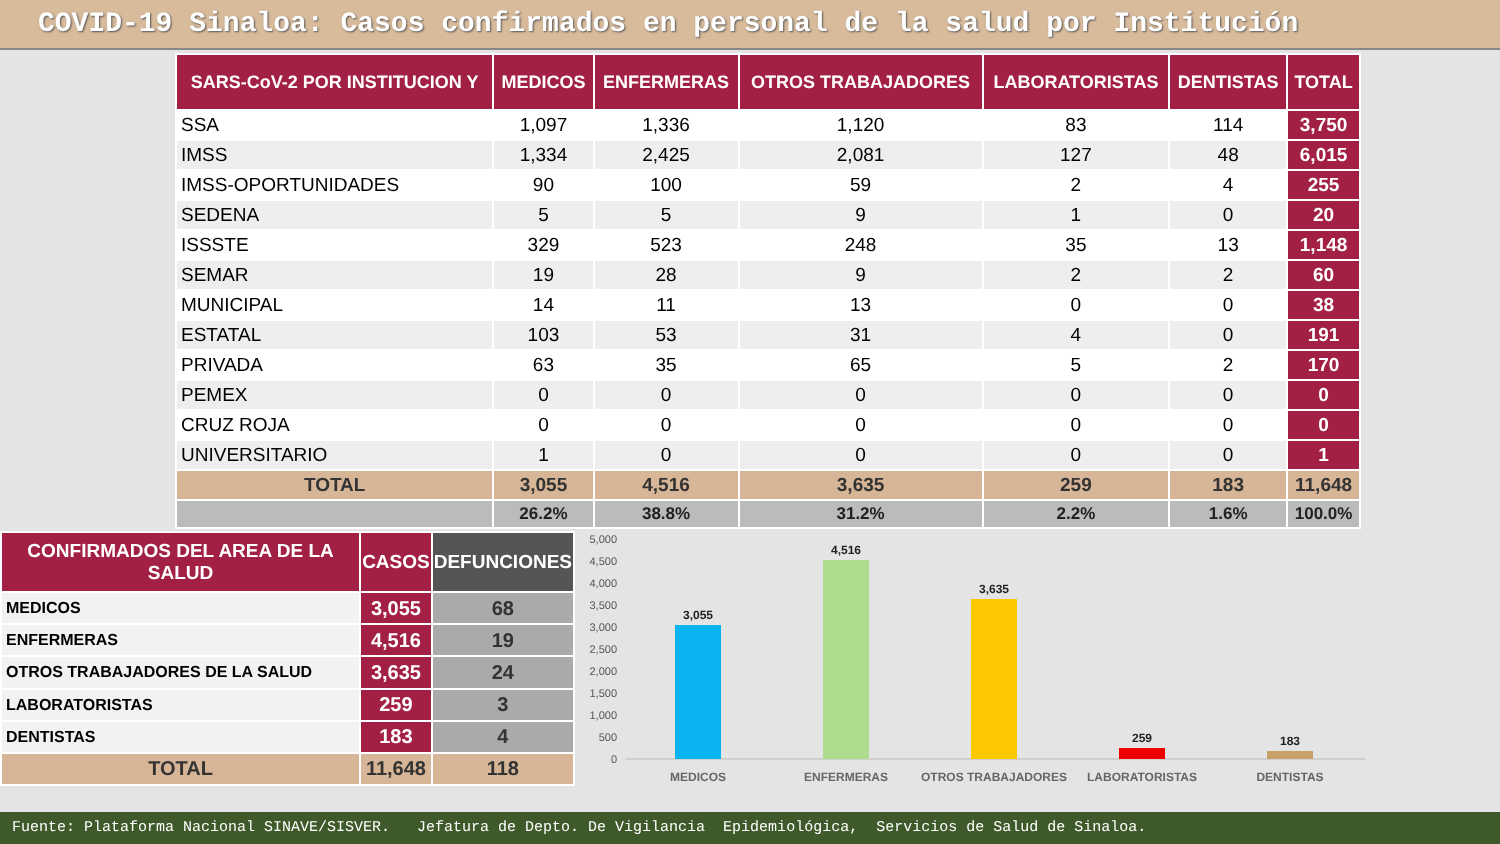COVID-19 Sinaloa: Casos confirmados en personal de la salud por Institución
| SARS-CoV-2 POR INSTITUCION Y | MEDICOS | ENFERMERAS | OTROS TRABAJADORES | LABORATORISTAS | DENTISTAS | TOTAL |
| --- | --- | --- | --- | --- | --- | --- |
| SSA | 1,097 | 1,336 | 1,120 | 83 | 114 | 3,750 |
| IMSS | 1,334 | 2,425 | 2,081 | 127 | 48 | 6,015 |
| IMSS-OPORTUNIDADES | 90 | 100 | 59 | 2 | 4 | 255 |
| SEDENA | 5 | 5 | 9 | 1 | 0 | 20 |
| ISSSTE | 329 | 523 | 248 | 35 | 13 | 1,148 |
| SEMAR | 19 | 28 | 9 | 2 | 2 | 60 |
| MUNICIPAL | 14 | 11 | 13 | 0 | 0 | 38 |
| ESTATAL | 103 | 53 | 31 | 4 | 0 | 191 |
| PRIVADA | 63 | 35 | 65 | 5 | 2 | 170 |
| PEMEX | 0 | 0 | 0 | 0 | 0 | 0 |
| CRUZ ROJA | 0 | 0 | 0 | 0 | 0 | 0 |
| UNIVERSITARIO | 1 | 0 | 0 | 0 | 0 | 1 |
| TOTAL | 3,055 | 4,516 | 3,635 | 259 | 183 | 11,648 |
| | 26.2% | 38.8% | 31.2% | 2.2% | 1.6% | 100.0% |
| CONFIRMADOS DEL AREA DE LA SALUD | CASOS | DEFUNCIONES |
| --- | --- | --- |
| MEDICOS | 3,055 | 68 |
| ENFERMERAS | 4,516 | 19 |
| OTROS TRABAJADORES DE LA SALUD | 3,635 | 24 |
| LABORATORISTAS | 259 | 3 |
| DENTISTAS | 183 | 4 |
| TOTAL | 11,648 | 118 |
5,000
4,500
4,000
3,500
3,000
2,500
2,000
1,500
1,000
500
0
3,055
4,516
3,635
259
183
MEDICOS
ENFERMERAS
OTROS TRABAJADORES
LABORATORISTAS
DENTISTAS
Fuente: Plataforma Nacional SINAVE/SISVER. Jefatura de Depto. De Vigilancia Epidemiológica, Servicios de Salud de Sinaloa.